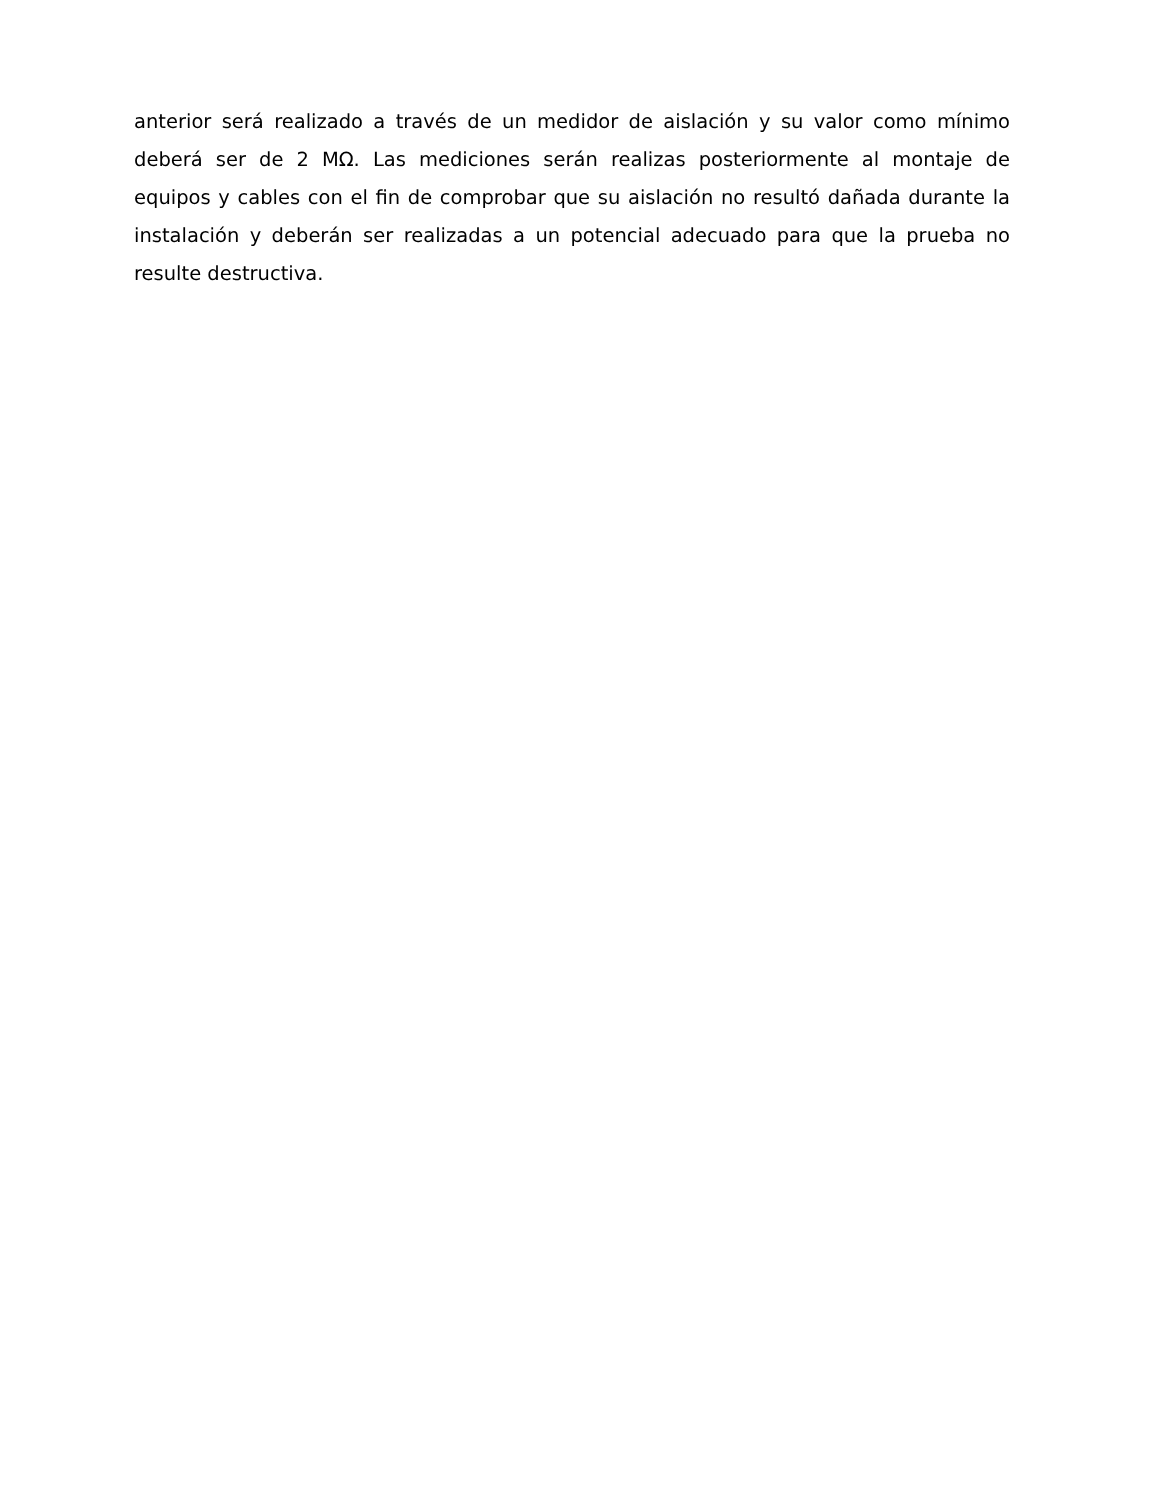anterior será realizado a través de un medidor de aislación y su valor como mínimo deberá ser de 2 MΩ. Las mediciones serán realizas posteriormente al montaje de equipos y cables con el fin de comprobar que su aislación no resultó dañada durante la instalación y deberán ser realizadas a un potencial adecuado para que la prueba no resulte destructiva.